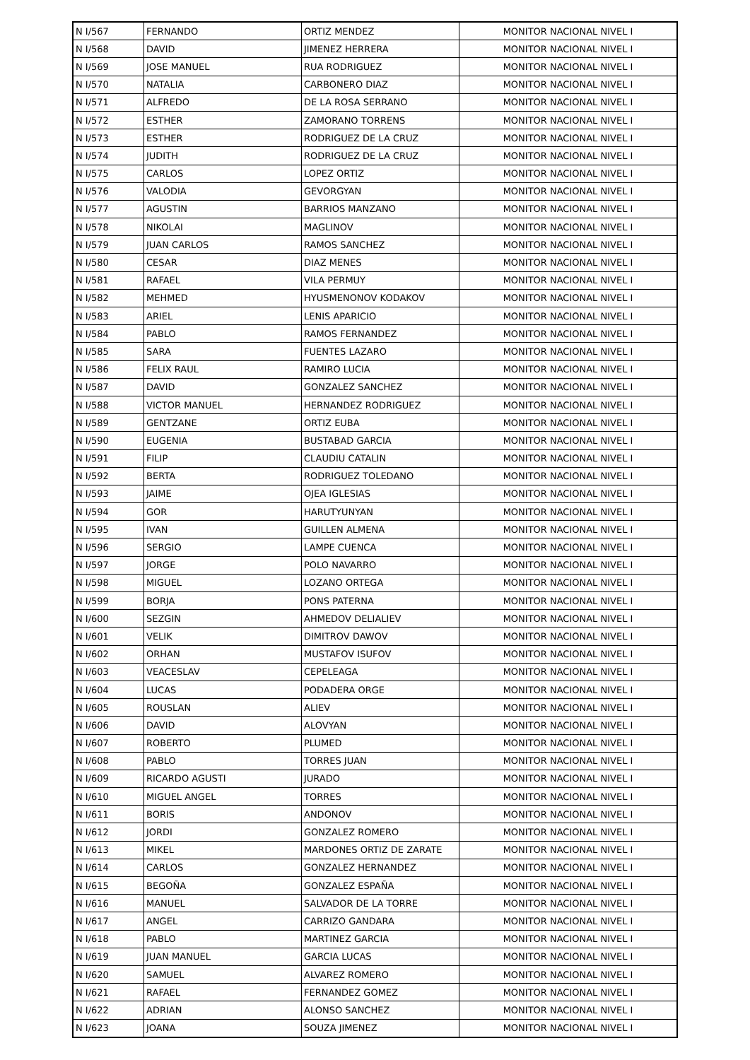| N I/567 | FERNANDO | ORTIZ MENDEZ | MONITOR NACIONAL NIVEL I |
| N I/568 | DAVID | JIMENEZ HERRERA | MONITOR NACIONAL NIVEL I |
| N I/569 | JOSE MANUEL | RUA RODRIGUEZ | MONITOR NACIONAL NIVEL I |
| N I/570 | NATALIA | CARBONERO DIAZ | MONITOR NACIONAL NIVEL I |
| N I/571 | ALFREDO | DE LA ROSA SERRANO | MONITOR NACIONAL NIVEL I |
| N I/572 | ESTHER | ZAMORANO TORRENS | MONITOR NACIONAL NIVEL I |
| N I/573 | ESTHER | RODRIGUEZ DE LA CRUZ | MONITOR NACIONAL NIVEL I |
| N I/574 | JUDITH | RODRIGUEZ DE LA CRUZ | MONITOR NACIONAL NIVEL I |
| N I/575 | CARLOS | LOPEZ ORTIZ | MONITOR NACIONAL NIVEL I |
| N I/576 | VALODIA | GEVORGYAN | MONITOR NACIONAL NIVEL I |
| N I/577 | AGUSTIN | BARRIOS MANZANO | MONITOR NACIONAL NIVEL I |
| N I/578 | NIKOLAI | MAGLINOV | MONITOR NACIONAL NIVEL I |
| N I/579 | JUAN CARLOS | RAMOS SANCHEZ | MONITOR NACIONAL NIVEL I |
| N I/580 | CESAR | DIAZ MENES | MONITOR NACIONAL NIVEL I |
| N I/581 | RAFAEL | VILA PERMUY | MONITOR NACIONAL NIVEL I |
| N I/582 | MEHMED | HYUSMENONOV KODAKOV | MONITOR NACIONAL NIVEL I |
| N I/583 | ARIEL | LENIS APARICIO | MONITOR NACIONAL NIVEL I |
| N I/584 | PABLO | RAMOS FERNANDEZ | MONITOR NACIONAL NIVEL I |
| N I/585 | SARA | FUENTES LAZARO | MONITOR NACIONAL NIVEL I |
| N I/586 | FELIX RAUL | RAMIRO LUCIA | MONITOR NACIONAL NIVEL I |
| N I/587 | DAVID | GONZALEZ SANCHEZ | MONITOR NACIONAL NIVEL I |
| N I/588 | VICTOR MANUEL | HERNANDEZ RODRIGUEZ | MONITOR NACIONAL NIVEL I |
| N I/589 | GENTZANE | ORTIZ EUBA | MONITOR NACIONAL NIVEL I |
| N I/590 | EUGENIA | BUSTABAD GARCIA | MONITOR NACIONAL NIVEL I |
| N I/591 | FILIP | CLAUDIU CATALIN | MONITOR NACIONAL NIVEL I |
| N I/592 | BERTA | RODRIGUEZ TOLEDANO | MONITOR NACIONAL NIVEL I |
| N I/593 | JAIME | OJEA IGLESIAS | MONITOR NACIONAL NIVEL I |
| N I/594 | GOR | HARUTYUNYAN | MONITOR NACIONAL NIVEL I |
| N I/595 | IVAN | GUILLEN ALMENA | MONITOR NACIONAL NIVEL I |
| N I/596 | SERGIO | LAMPE CUENCA | MONITOR NACIONAL NIVEL I |
| N I/597 | JORGE | POLO NAVARRO | MONITOR NACIONAL NIVEL I |
| N I/598 | MIGUEL | LOZANO ORTEGA | MONITOR NACIONAL NIVEL I |
| N I/599 | BORJA | PONS PATERNA | MONITOR NACIONAL NIVEL I |
| N I/600 | SEZGIN | AHMEDOV DELIALIEV | MONITOR NACIONAL NIVEL I |
| N I/601 | VELIK | DIMITROV DAWOV | MONITOR NACIONAL NIVEL I |
| N I/602 | ORHAN | MUSTAFOV ISUFOV | MONITOR NACIONAL NIVEL I |
| N I/603 | VEACESLAV | CEPELEAGA | MONITOR NACIONAL NIVEL I |
| N I/604 | LUCAS | PODADERA ORGE | MONITOR NACIONAL NIVEL I |
| N I/605 | ROUSLAN | ALIEV | MONITOR NACIONAL NIVEL I |
| N I/606 | DAVID | ALOVYAN | MONITOR NACIONAL NIVEL I |
| N I/607 | ROBERTO | PLUMED | MONITOR NACIONAL NIVEL I |
| N I/608 | PABLO | TORRES JUAN | MONITOR NACIONAL NIVEL I |
| N I/609 | RICARDO AGUSTI | JURADO | MONITOR NACIONAL NIVEL I |
| N I/610 | MIGUEL ANGEL | TORRES | MONITOR NACIONAL NIVEL I |
| N I/611 | BORIS | ANDONOV | MONITOR NACIONAL NIVEL I |
| N I/612 | JORDI | GONZALEZ ROMERO | MONITOR NACIONAL NIVEL I |
| N I/613 | MIKEL | MARDONES ORTIZ DE ZARATE | MONITOR NACIONAL NIVEL I |
| N I/614 | CARLOS | GONZALEZ HERNANDEZ | MONITOR NACIONAL NIVEL I |
| N I/615 | BEGOÑA | GONZALEZ ESPAÑA | MONITOR NACIONAL NIVEL I |
| N I/616 | MANUEL | SALVADOR DE LA TORRE | MONITOR NACIONAL NIVEL I |
| N I/617 | ANGEL | CARRIZO GANDARA | MONITOR NACIONAL NIVEL I |
| N I/618 | PABLO | MARTINEZ GARCIA | MONITOR NACIONAL NIVEL I |
| N I/619 | JUAN MANUEL | GARCIA LUCAS | MONITOR NACIONAL NIVEL I |
| N I/620 | SAMUEL | ALVAREZ ROMERO | MONITOR NACIONAL NIVEL I |
| N I/621 | RAFAEL | FERNANDEZ GOMEZ | MONITOR NACIONAL NIVEL I |
| N I/622 | ADRIAN | ALONSO SANCHEZ | MONITOR NACIONAL NIVEL I |
| N I/623 | JOANA | SOUZA JIMENEZ | MONITOR NACIONAL NIVEL I |